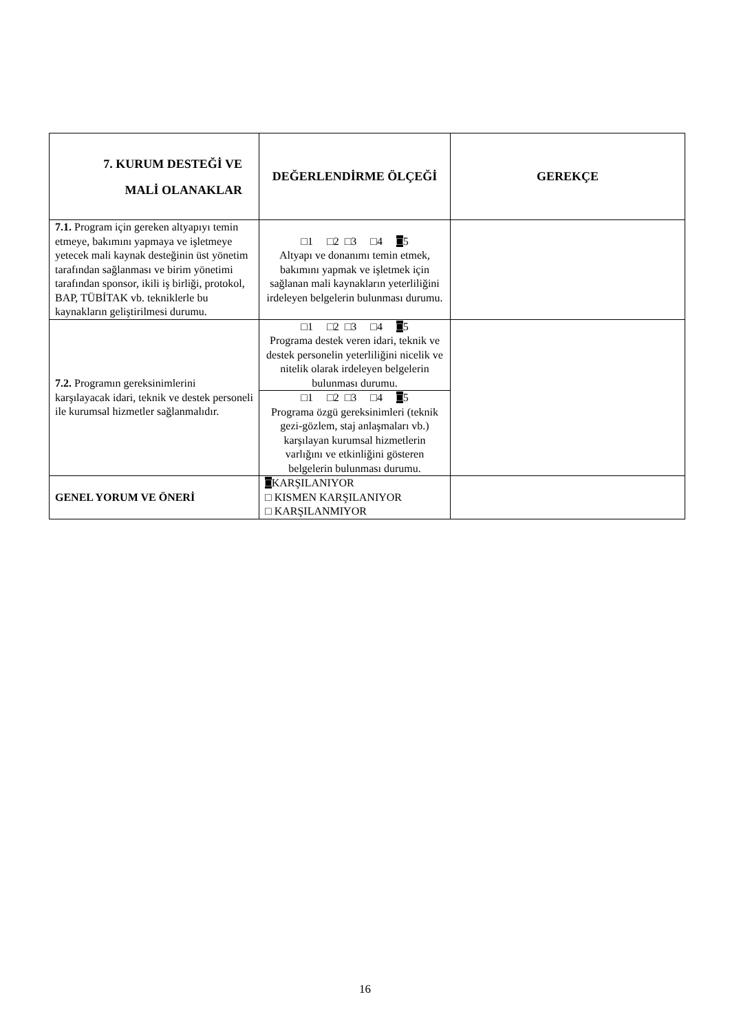| 7. KURUM DESTEĞİ VE MALİ OLANAKLAR | DEĞERLENDİRME ÖLÇEĞİ | GEREKÇE |
| --- | --- | --- |
| 7.1. Program için gereken altyapıyı temin etmeye, bakımını yapmaya ve işletmeye yetecek mali kaynak desteğinin üst yönetim tarafından sağlanması ve birim yönetimi tarafından sponsor, ikili iş birliği, protokol, BAP, TÜBİTAK vb. tekniklerle bu kaynakların geliştirilmesi durumu. | □1 □2 □3 □4 □ 5 Altyapı ve donanımı temin etmek, bakımını yapmak ve işletmek için sağlanan mali kaynakların yeterliliğini irdeleyen belgelerin bulunması durumu. | |
| 7.2. Programın gereksinimlerini karşılayacak idari, teknik ve destek personeli ile kurumsal hizmetler sağlanmalıdır. | □1 □2 □3 □4 □ 5 Programa destek veren idari, teknik ve destek personelin yeterliliğini nicelik ve nitelik olarak irdeleyen belgelerin bulunması durumu. | |
| | □1 □2 □3 □4 □ 5 Programa özgü gereksinimleri (teknik gezi-gözlem, staj anlaşmaları vb.) karşılayan kurumsal hizmetlerin varlığını ve etkinliğini gösteren belgelerin bulunması durumu. | |
| GENEL YORUM VE ÖNERİ | □ KARŞILANIYOR □ KISMEN KARŞILANIYOR □ KARŞILANMIYOR | |
16